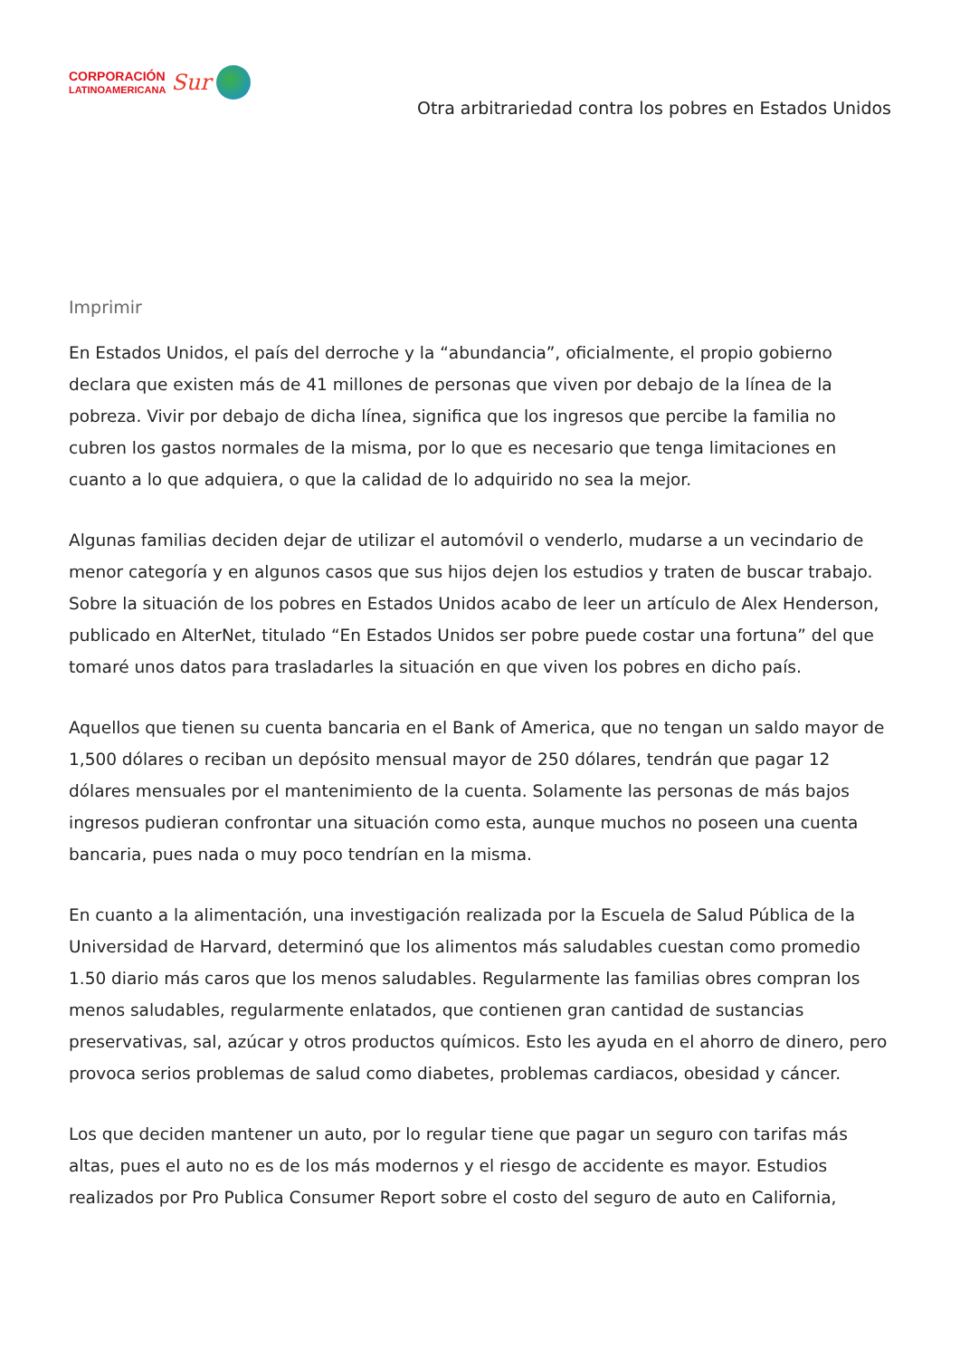CORPORACIÓN
LATINOAMERICANA
Sur
Otra arbitrariedad contra los pobres en Estados Unidos
Imprimir
En Estados Unidos, el país del derroche y la “abundancia”, oficialmente, el propio gobierno declara que existen más de 41 millones de personas que viven por debajo de la línea de la pobreza. Vivir por debajo de dicha línea, significa que los ingresos que percibe la familia no cubren los gastos normales de la misma, por lo que es necesario que tenga limitaciones en cuanto a lo que adquiera, o que la calidad de lo adquirido no sea la mejor.
Algunas familias deciden dejar de utilizar el automóvil o venderlo, mudarse a un vecindario de menor categoría y en algunos casos que sus hijos dejen los estudios y traten de buscar trabajo. Sobre la situación de los pobres en Estados Unidos acabo de leer un artículo de Alex Henderson, publicado en AlterNet, titulado “En Estados Unidos ser pobre puede costar una fortuna” del que tomaré unos datos para trasladarles la situación en que viven los pobres en dicho país.
Aquellos que tienen su cuenta bancaria en el Bank of America, que no tengan un saldo mayor de 1,500 dólares o reciban un depósito mensual mayor de 250 dólares, tendrán que pagar 12 dólares mensuales por el mantenimiento de la cuenta. Solamente las personas de más bajos ingresos pudieran confrontar una situación como esta, aunque muchos no poseen una cuenta bancaria, pues nada o muy poco tendrían en la misma.
En cuanto a la alimentación, una investigación realizada por la Escuela de Salud Pública de la Universidad de Harvard, determinó que los alimentos más saludables cuestan como promedio 1.50 diario más caros que los menos saludables. Regularmente las familias obres compran los menos saludables, regularmente enlatados, que contienen gran cantidad de sustancias preservativas, sal, azúcar y otros productos químicos. Esto les ayuda en el ahorro de dinero, pero provoca serios problemas de salud como diabetes, problemas cardiacos, obesidad y cáncer.
Los que deciden mantener un auto, por lo regular tiene que pagar un seguro con tarifas más altas, pues el auto no es de los más modernos y el riesgo de accidente es mayor. Estudios realizados por Pro Publica Consumer Report sobre el costo del seguro de auto en California,